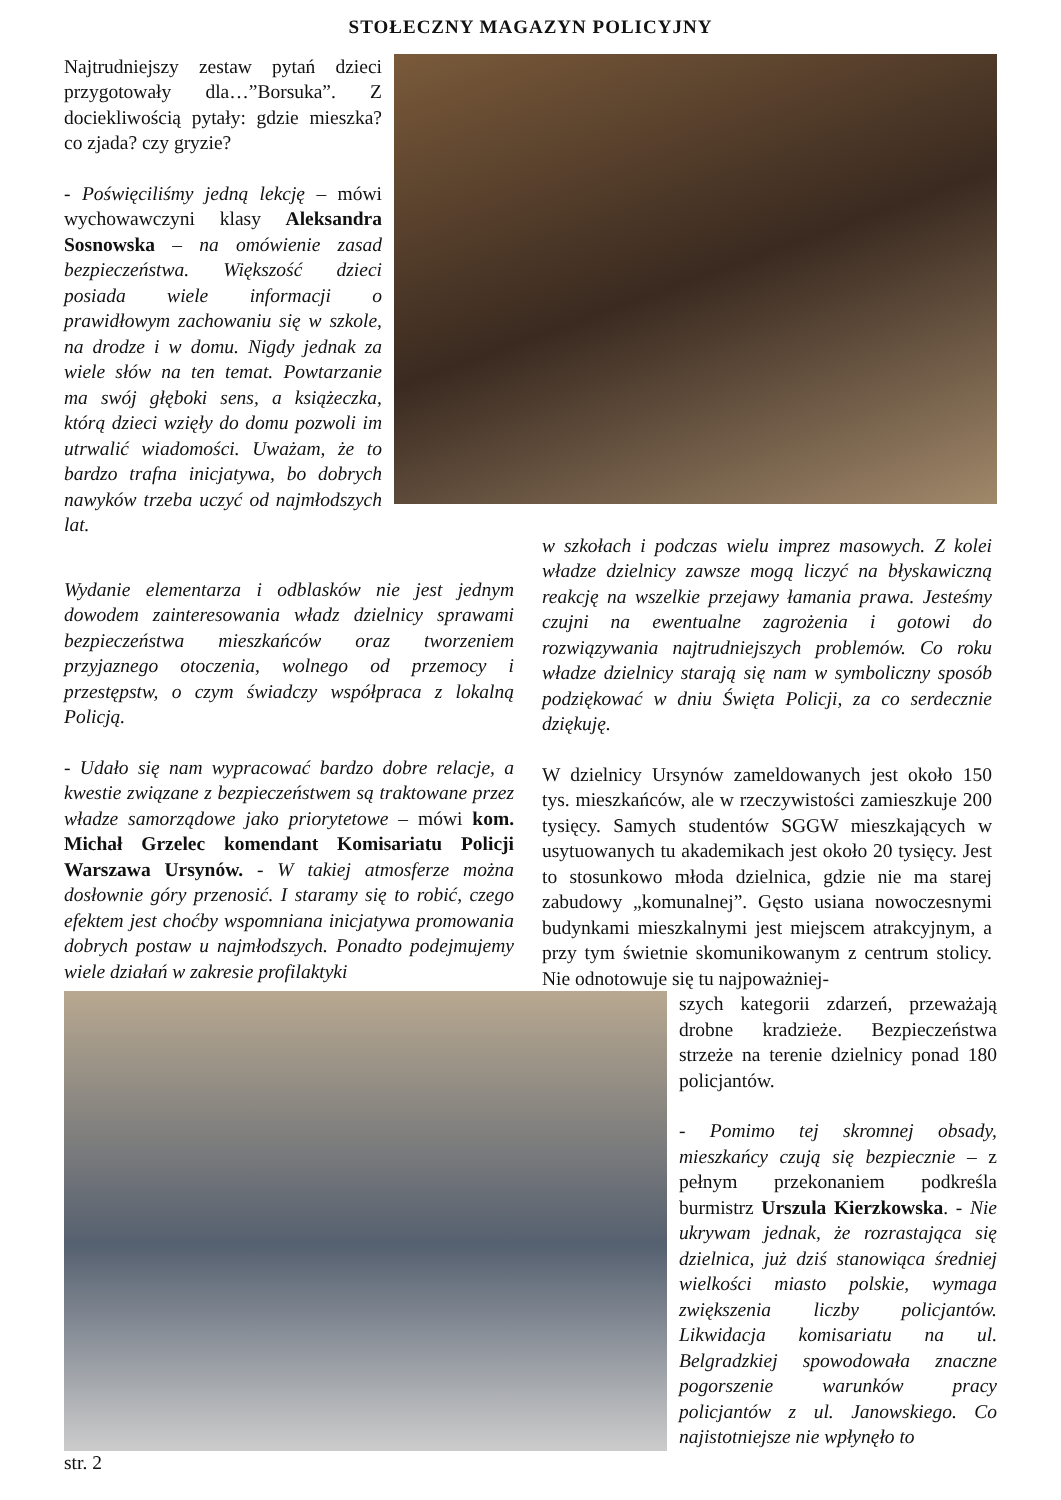STOŁECZNY MAGAZYN POLICYJNY
Najtrudniejszy zestaw pytań dzieci przygotowały dla…”Borsuka”. Z dociekliwością pytały: gdzie mieszka? co zjada? czy gryzie?
- Poświęciliśmy jedną lekcję – mówi wychowawczyni klasy Aleksandra Sosnowska – na omówienie zasad bezpieczeństwa. Większość dzieci posiada wiele informacji o prawidłowym zachowaniu się w szkole, na drodze i w domu. Nigdy jednak za wiele słów na ten temat. Powtarzanie ma swój głęboki sens, a książeczka, którą dzieci wzięły do domu pozwoli im utrwalić wiadomości. Uważam, że to bardzo trafna inicjatywa, bo dobrych nawyków trzeba uczyć od najmłodszych lat.
Wydanie elementarza i odblasków nie jest jednym dowodem zainteresowania władz dzielnicy sprawami bezpieczeństwa mieszkańców oraz tworzeniem przyjaznego otoczenia, wolnego od przemocy i przestępstw, o czym świadczy współpraca z lokalną Policją.
- Udało się nam wypracować bardzo dobre relacje, a kwestie związane z bezpieczeństwem są traktowane przez władze samorządowe jako priorytetowe – mówi kom. Michał Grzelec komendant Komisariatu Policji Warszawa Ursynów. - W takiej atmosferze można dosłownie góry przenosić. I staramy się to robić, czego efektem jest choćby wspomniana inicjatywa promowania dobrych postaw u najmłodszych. Ponadto podejmujemy wiele działań w zakresie profilaktyki
w szkołach i podczas wielu imprez masowych. Z kolei władze dzielnicy zawsze mogą liczyć na błyskawiczną reakcję na wszelkie przejawy łamania prawa. Jesteśmy czujni na ewentualne zagrożenia i gotowi do rozwiązywania najtrudniejszych problemów. Co roku władze dzielnicy starają się nam w symboliczny sposób podziękować w dniu Święta Policji, za co serdecznie dziękuję.
W dzielnicy Ursynów zameldowanych jest około 150 tys. mieszkańców, ale w rzeczywistości zamieszkuje 200 tysięcy. Samych studentów SGGW mieszkających w usytuowanych tu akademikach jest około 20 tysięcy. Jest to stosunkowo młoda dzielnica, gdzie nie ma starej zabudowy „komunalnej”. Gęsto usiana nowoczesnymi budynkami mieszkalnymi jest miejscem atrakcyjnym, a przy tym świetnie skomunikowanym z centrum stolicy. Nie odnotowuje się tu najpoważniej-
szych kategorii zdarzeń, przeważają drobne kradzieże. Bezpieczeństwa strzeże na terenie dzielnicy ponad 180 policjantów.
- Pomimo tej skromnej obsady, mieszkańcy czują się bezpiecznie – z pełnym przekonaniem podkreśla burmistrz Urszula Kierzkowska. - Nie ukrywam jednak, że rozrastająca się dzielnica, już dziś stanowiąca średniej wielkości miasto polskie, wymaga zwiększenia liczby policjantów. Likwidacja komisariatu na ul. Belgradzkiej spowodowała znaczne pogorszenie warunków pracy policjantów z ul. Janowskiego. Co najistotniejsze nie wpłynęło to
str. 2